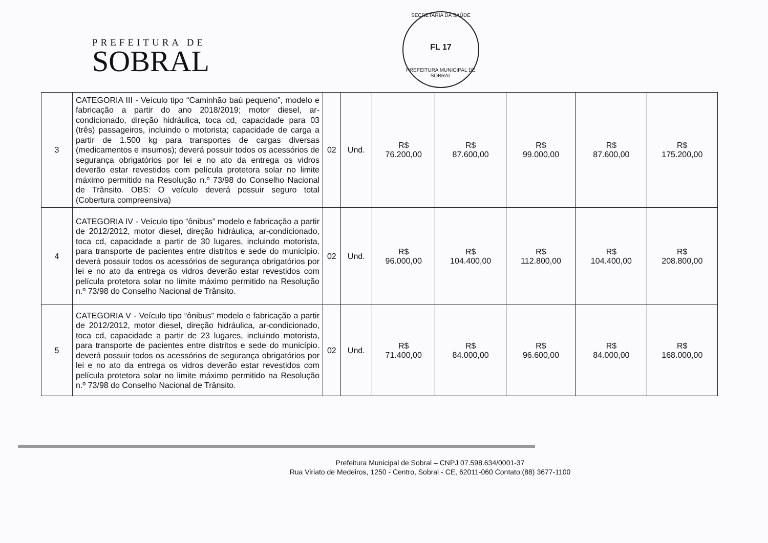PREFEITURA DE
SOBRAL
SECRETARIA DA SAÚDE
FL 17
PREFEITURA MUNICIPAL DE SOBRAL
| 3 | CATEGORIA III - Veículo tipo “Caminhão baú pequeno”, modelo e fabricação a partir do ano 2018/2019; motor diesel, ar-condicionado, direção hidráulica, toca cd, capacidade para 03 (três) passageiros, incluindo o motorista; capacidade de carga a partir de 1.500 kg para transportes de cargas diversas (medicamentos e insumos); deverá possuir todos os acessórios de segurança obrigatórios por lei e no ato da entrega os vidros deverão estar revestidos com película protetora solar no limite máximo permitido na Resolução n.º 73/98 do Conselho Nacional de Trânsito. OBS: O veículo deverá possuir seguro total (Cobertura compreensiva) | 02 | Und. | R$ 76.200,00 | R$ 87.600,00 | R$ 99.000,00 | R$ 87.600,00 | R$ 175.200,00 |
| 4 | CATEGORIA IV - Veículo tipo “ônibus” modelo e fabricação a partir de 2012/2012, motor diesel, direção hidráulica, ar-condicionado, toca cd, capacidade a partir de 30 lugares, incluindo motorista, para transporte de pacientes entre distritos e sede do município. deverá possuir todos os acessórios de segurança obrigatórios por lei e no ato da entrega os vidros deverão estar revestidos com película protetora solar no limite máximo permitido na Resolução n.º 73/98 do Conselho Nacional de Trânsito. | 02 | Und. | R$ 96.000,00 | R$ 104.400,00 | R$ 112.800,00 | R$ 104.400,00 | R$ 208.800,00 |
| 5 | CATEGORIA V - Veículo tipo “ônibus” modelo e fabricação a partir de 2012/2012, motor diesel, direção hidráulica, ar-condicionado, toca cd, capacidade a partir de 23 lugares, incluindo motorista, para transporte de pacientes entre distritos e sede do município. deverá possuir todos os acessórios de segurança obrigatórios por lei e no ato da entrega os vidros deverão estar revestidos com película protetora solar no limite máximo permitido na Resolução n.º 73/98 do Conselho Nacional de Trânsito. | 02 | Und. | R$ 71.400,00 | R$ 84.000,00 | R$ 96.600,00 | R$ 84.000,00 | R$ 168.000,00 |
Prefeitura Municipal de Sobral – CNPJ 07.598.634/0001-37
Rua Viriato de Medeiros, 1250 - Centro, Sobral - CE, 62011-060 Contato:(88) 3677-1100